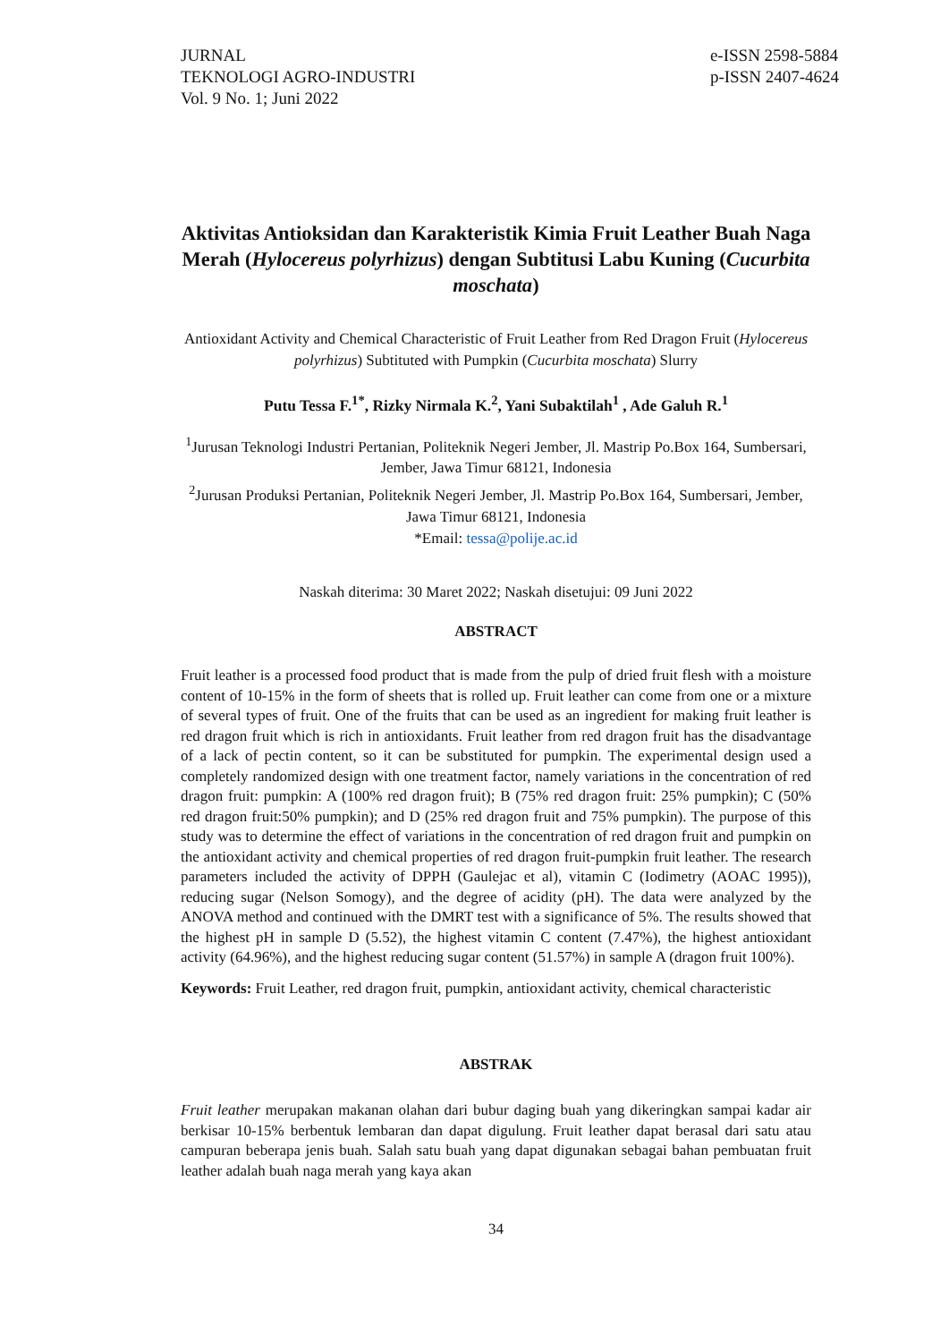JURNAL
TEKNOLOGI AGRO-INDUSTRI
Vol. 9 No. 1; Juni 2022
e-ISSN 2598-5884
p-ISSN 2407-4624
Aktivitas Antioksidan dan Karakteristik Kimia Fruit Leather Buah Naga Merah (Hylocereus polyrhizus) dengan Subtitusi Labu Kuning (Cucurbita moschata)
Antioxidant Activity and Chemical Characteristic of Fruit Leather from Red Dragon Fruit (Hylocereus polyrhizus) Subtituted with Pumpkin (Cucurbita moschata) Slurry
Putu Tessa F.<sup>1*</sup>, Rizky Nirmala K.<sup>2</sup>, Yani Subaktilah<sup>1</sup> , Ade Galuh R.<sup>1</sup>
<sup>1</sup> Jurusan Teknologi Industri Pertanian, Politeknik Negeri Jember, Jl. Mastrip Po.Box 164, Sumbersari, Jember, Jawa Timur 68121, Indonesia
<sup>2</sup> Jurusan Produksi Pertanian, Politeknik Negeri Jember, Jl. Mastrip Po.Box 164, Sumbersari, Jember, Jawa Timur 68121, Indonesia
*Email: tessa@polije.ac.id
Naskah diterima: 30 Maret 2022; Naskah disetujui: 09 Juni 2022
ABSTRACT
Fruit leather is a processed food product that is made from the pulp of dried fruit flesh with a moisture content of 10-15% in the form of sheets that is rolled up. Fruit leather can come from one or a mixture of several types of fruit. One of the fruits that can be used as an ingredient for making fruit leather is red dragon fruit which is rich in antioxidants. Fruit leather from red dragon fruit has the disadvantage of a lack of pectin content, so it can be substituted for pumpkin. The experimental design used a completely randomized design with one treatment factor, namely variations in the concentration of red dragon fruit: pumpkin: A (100% red dragon fruit); B (75% red dragon fruit: 25% pumpkin); C (50% red dragon fruit:50% pumpkin); and D (25% red dragon fruit and 75% pumpkin). The purpose of this study was to determine the effect of variations in the concentration of red dragon fruit and pumpkin on the antioxidant activity and chemical properties of red dragon fruit-pumpkin fruit leather. The research parameters included the activity of DPPH (Gaulejac et al), vitamin C (Iodimetry (AOAC 1995)), reducing sugar (Nelson Somogy), and the degree of acidity (pH). The data were analyzed by the ANOVA method and continued with the DMRT test with a significance of 5%. The results showed that the highest pH in sample D (5.52), the highest vitamin C content (7.47%), the highest antioxidant activity (64.96%), and the highest reducing sugar content (51.57%) in sample A (dragon fruit 100%).
Keywords: Fruit Leather, red dragon fruit, pumpkin, antioxidant activity, chemical characteristic
ABSTRAK
Fruit leather merupakan makanan olahan dari bubur daging buah yang dikeringkan sampai kadar air berkisar 10-15% berbentuk lembaran dan dapat digulung. Fruit leather dapat berasal dari satu atau campuran beberapa jenis buah. Salah satu buah yang dapat digunakan sebagai bahan pembuatan fruit leather adalah buah naga merah yang kaya akan
34